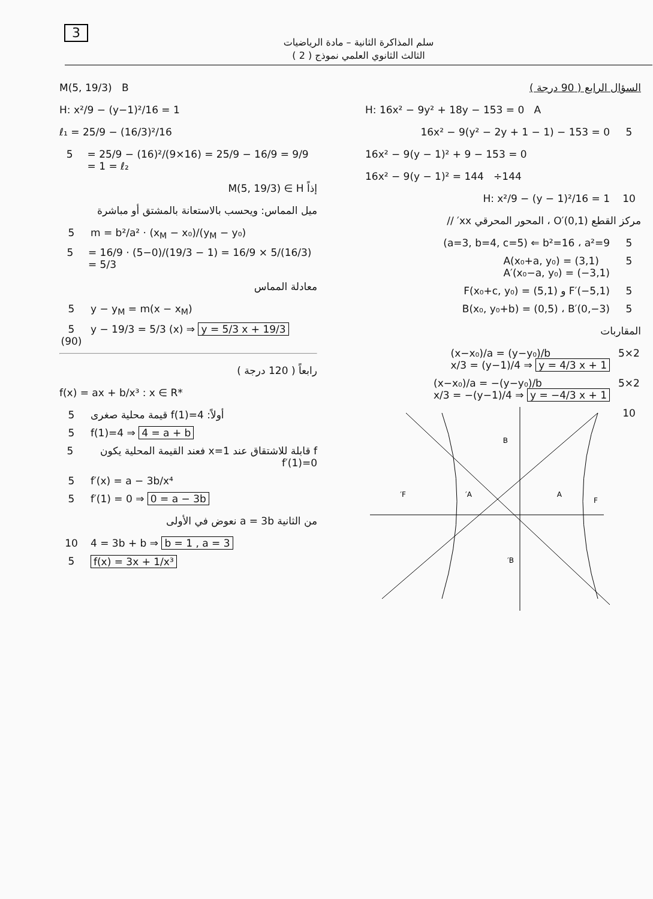3
سلم المذاكرة الثانية – مادة الرياضيات
الثالث الثانوي العلمي نموذج ( 2 )
السؤال الرابع ( 90 درجة )
H: 16x² − 9y² + 18y − 153 = 0 A
5 16x² − 9(y² − 2y + 1 − 1) − 153 = 0
16x² − 9(y − 1)² + 9 − 153 = 0
16x² − 9(y − 1)² = 144 ÷144
10 H: x²/9 − (y − 1)²/16 = 1
مركز القطع O′(0,1) ، المحور المحرقي xx′ //
5 (a=3, b=4, c=5) ⇐ b²=16 ، a²=9
5 A(x₀+a, y₀) = (3,1)
A′(x₀−a, y₀) = (−3,1)
5 F(x₀+c, y₀) = (5,1) و F′(−5,1)
5 B(x₀, y₀+b) = (0,5) ، B′(0,−3)
المقاربات
5×2 (x−x₀)/a = (y−y₀)/b
x/3 = (y−1)/4 ⇒ y = 4/3 x + 1
5×2 (x−x₀)/a = −(y−y₀)/b
x/3 = −(y−1)/4 ⇒ y = −4/3 x + 1
10
B
B′
F′
A′
A
F
M(5, 19/3) B
H: x²/9 − (y−1)²/16 = 1
ℓ₁ = 25/9 − (16/3)²/16
5 = 25/9 − (16)²/(9×16) = 25/9 − 16/9 = 9/9 = 1 = ℓ₂
إذاً M(5, 19/3) ∈ H
ميل المماس: ويحسب بالاستعانة بالمشتق أو مباشرة
5 m = b²/a² · (x<sub>M</sub> − x₀)/(y<sub>M</sub> − y₀)
5 = 16/9 · (5−0)/(19/3 − 1) = 16/9 × 5/(16/3) = 5/3
معادلة المماس
5 y − y<sub>M</sub> = m(x − x<sub>M</sub>)
5
(90) y − 19/3 = 5/3 (x) ⇒ y = 5/3 x + 19/3
رابعاً ( 120 درجة )
f(x) = ax + b/x³ : x ∈ R*
5 أولاً: f(1)=4 قيمة محلية صغرى
5 f(1)=4 ⇒ 4 = a + b
5 f قابلة للاشتقاق عند x=1 فعند القيمة المحلية يكون f′(1)=0
5 f′(x) = a − 3b/x⁴
5 f′(1) = 0 ⇒ 0 = a − 3b
من الثانية a = 3b نعوض في الأولى
10 4 = 3b + b ⇒ b = 1 , a = 3
5 f(x) = 3x + 1/x³